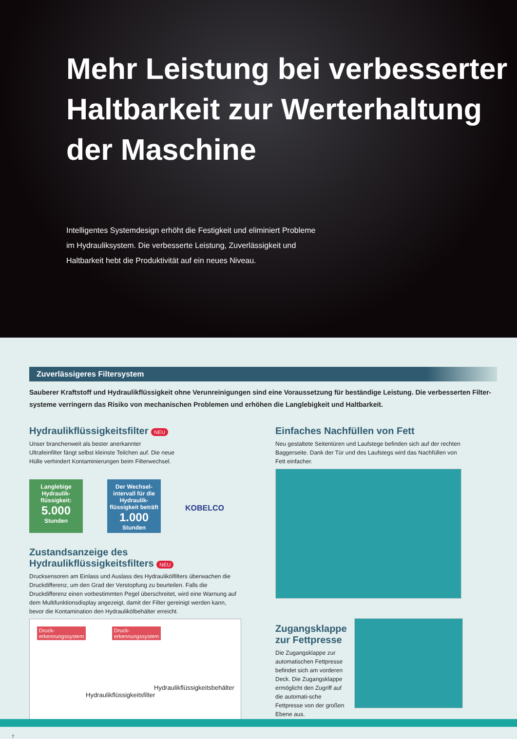Mehr Leistung bei verbesserter Haltbarkeit zur Werterhaltung der Maschine
Intelligentes Systemdesign erhöht die Festigkeit und eliminiert Probleme im Hydrauliksystem. Die verbesserte Leistung, Zuverlässigkeit und Haltbarkeit hebt die Produktivität auf ein neues Niveau.
Zuverlässigeres Filtersystem
Sauberer Kraftstoff und Hydraulikflüssigkeit ohne Verunreinigungen sind eine Voraussetzung für beständige Leistung. Die verbesserten Filter-systeme verringern das Risiko von mechanischen Problemen und erhöhen die Langlebigkeit und Haltbarkeit.
Hydraulikflüssigkeitsfilter NEU
Unser branchenweit als bester anerkannter Ultrafeinfilter fängt selbst kleinste Teilchen auf. Die neue Hülle verhindert Kontaminierungen beim Filterwechsel.
Langlebige Hydraulik-flüssigkeit:
5.000
Stunden
Der Wechsel-intervall für die Hydraulik-flüssigkeit beträft
1.000
Stunden
KOBELCO
Zustandsanzeige des Hydraulikflüssigkeitsfilters NEU
Drucksensoren am Einlass und Auslass des Hydraulikölfilters überwachen die Druckdifferenz, um den Grad der Verstopfung zu beurteilen. Falls die Druckdifferenz einen vorbestimmten Pegel überschreitet, wird eine Warnung auf dem Multifunktionsdisplay angezeigt, damit der Filter gereinigt werden kann, bevor die Kontamination den Hydraulikölbehälter erreicht.
Druck-
erkennungssystem Druck-
erkennungssystem
Hydraulikflüssigkeitsbehälter
Hydraulikflüssigkeitsfilter
Einfaches Nachfüllen von Fett
Neu gestaltete Seitentüren und Laufstege befinden sich auf der rechten Baggerseite. Dank der Tür und des Laufstegs wird das Nachfüllen von Fett einfacher.
Zugangsklappe zur Fettpresse
Die Zugangsklappe zur automatischen Fettpresse befindet sich am vorderen Deck. Die Zugangsklappe ermöglicht den Zugriff auf die automati-sche Fettpresse von der großen Ebene aus.
7